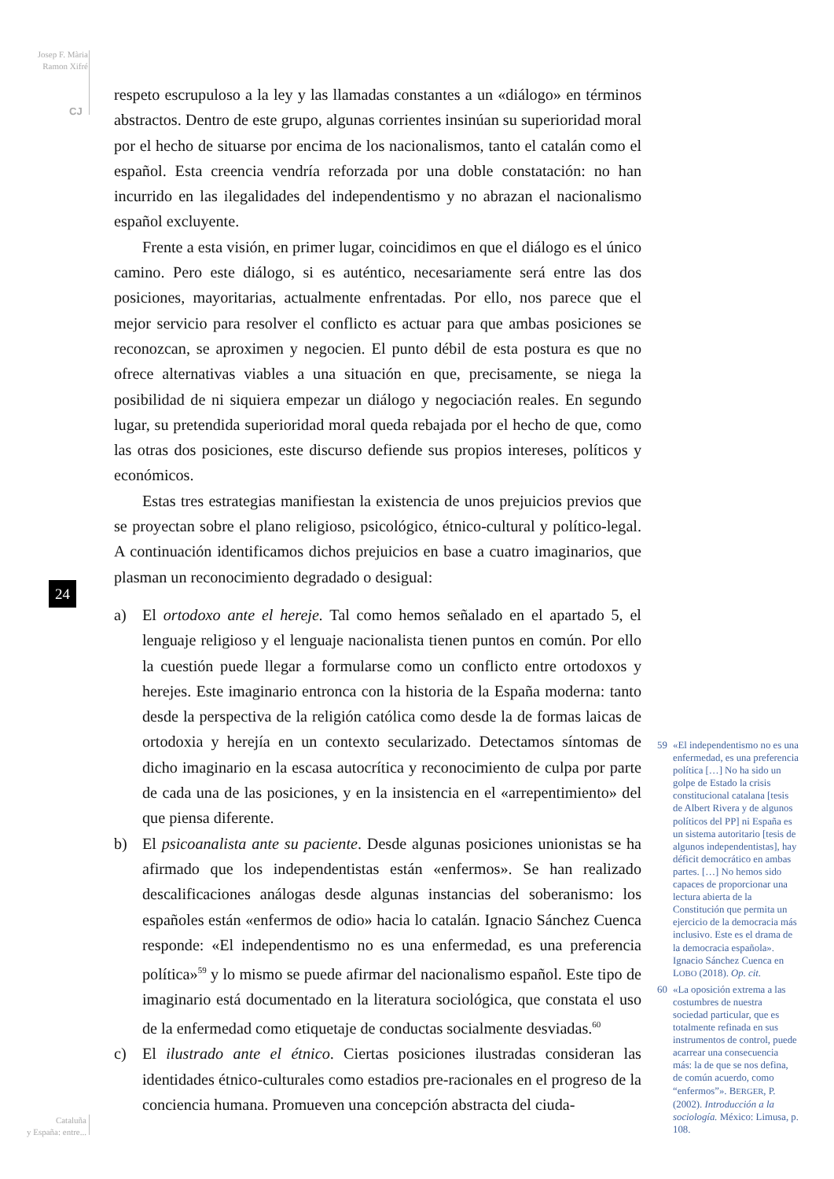Josep F. Mària
Ramon Xifré
CJ
24
Cataluña
y España: entre...
respeto escrupuloso a la ley y las llamadas constantes a un «diálogo» en términos abstractos. Dentro de este grupo, algunas corrientes insinúan su superioridad moral por el hecho de situarse por encima de los nacionalismos, tanto el catalán como el español. Esta creencia vendría reforzada por una doble constatación: no han incurrido en las ilegalidades del independentismo y no abrazan el nacionalismo español excluyente.
Frente a esta visión, en primer lugar, coincidimos en que el diálogo es el único camino. Pero este diálogo, si es auténtico, necesariamente será entre las dos posiciones, mayoritarias, actualmente enfrentadas. Por ello, nos parece que el mejor servicio para resolver el conflicto es actuar para que ambas posiciones se reconozcan, se aproximen y negocien. El punto débil de esta postura es que no ofrece alternativas viables a una situación en que, precisamente, se niega la posibilidad de ni siquiera empezar un diálogo y negociación reales. En segundo lugar, su pretendida superioridad moral queda rebajada por el hecho de que, como las otras dos posiciones, este discurso defiende sus propios intereses, políticos y económicos.
Estas tres estrategias manifiestan la existencia de unos prejuicios previos que se proyectan sobre el plano religioso, psicológico, étnico-cultural y político-legal. A continuación identificamos dichos prejuicios en base a cuatro imaginarios, que plasman un reconocimiento degradado o desigual:
a) El ortodoxo ante el hereje. Tal como hemos señalado en el apartado 5, el lenguaje religioso y el lenguaje nacionalista tienen puntos en común. Por ello la cuestión puede llegar a formularse como un conflicto entre ortodoxos y herejes. Este imaginario entronca con la historia de la España moderna: tanto desde la perspectiva de la religión católica como desde la de formas laicas de ortodoxia y herejía en un contexto secularizado. Detectamos síntomas de dicho imaginario en la escasa autocrítica y reconocimiento de culpa por parte de cada una de las posiciones, y en la insistencia en el «arrepentimiento» del que piensa diferente.
b) El psicoanalista ante su paciente. Desde algunas posiciones unionistas se ha afirmado que los independentistas están «enfermos». Se han realizado descalificaciones análogas desde algunas instancias del soberanismo: los españoles están «enfermos de odio» hacia lo catalán. Ignacio Sánchez Cuenca responde: «El independentismo no es una enfermedad, es una preferencia política»<sup>59</sup> y lo mismo se puede afirmar del nacionalismo español. Este tipo de imaginario está documentado en la literatura sociológica, que constata el uso de la enfermedad como etiquetaje de conductas socialmente desviadas.<sup>60</sup>
c) El ilustrado ante el étnico. Ciertas posiciones ilustradas consideran las identidades étnico-culturales como estadios pre-racionales en el progreso de la conciencia humana. Promueven una concepción abstracta del ciuda-
59 «El independentismo no es una enfermedad, es una preferencia política […] No ha sido un golpe de Estado la crisis constitucional catalana [tesis de Albert Rivera y de algunos políticos del PP] ni España es un sistema autoritario [tesis de algunos independentistas], hay déficit democrático en ambas partes. […] No hemos sido capaces de proporcionar una lectura abierta de la Constitución que permita un ejercicio de la democracia más inclusivo. Este es el drama de la democracia española». Ignacio Sánchez Cuenca en LOBO (2018). Op. cit.
60 «La oposición extrema a las costumbres de nuestra sociedad particular, que es totalmente refinada en sus instrumentos de control, puede acarrear una consecuencia más: la de que se nos defina, de común acuerdo, como “enfermos”». BERGER, P. (2002). Introducción a la sociología. México: Limusa, p. 108.